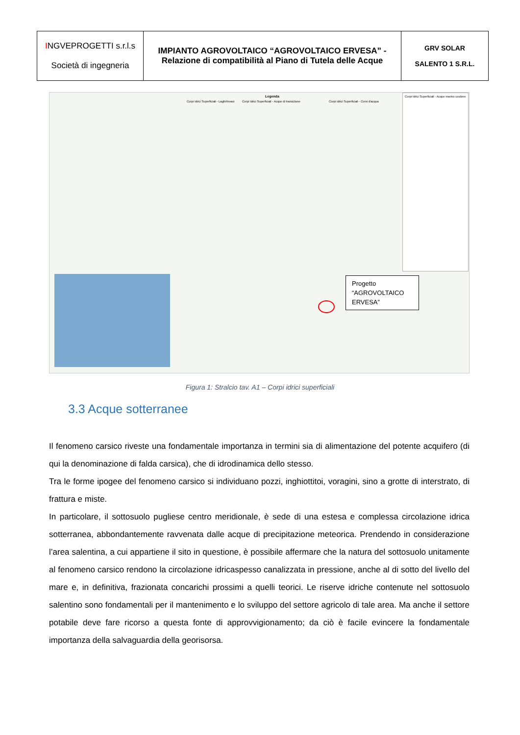| I NGVEPROGETTI s.r.l.s Società di ingegneria | IMPIANTO AGROVOLTAICO “AGROVOLTAICO ERVESA” - Relazione di compatibilità al Piano di Tutela delle Acque | GRV SOLAR SALENTO 1 S.R.L. |
Legenda
Corpi Idrici Superficiali - Laghi/Invasi
Corpi Idrici Superficiali - Acque di transizione
Corpi Idrici Superficiali - Corsi d'acqua
Corpi Idrici Superficiali - Acque marino costiere
Progetto “AGROVOLTAICO ERVESA”
Figura 1: Stralcio tav. A1 – Corpi idrici superficiali
3.3 Acque sotterranee
Il fenomeno carsico riveste una fondamentale importanza in termini sia di alimentazione del potente acquifero (di qui la denominazione di falda carsica), che di idrodinamica dello stesso.
Tra le forme ipogee del fenomeno carsico si individuano pozzi, inghiottitoi, voragini, sino a grotte di interstrato, di frattura e miste.
In particolare, il sottosuolo pugliese centro meridionale, è sede di una estesa e complessa circolazione idrica sotterranea, abbondantemente ravvenata dalle acque di precipitazione meteorica. Prendendo in considerazione l’area salentina, a cui appartiene il sito in questione, è possibile affermare che la natura del sottosuolo unitamente al fenomeno carsico rendono la circolazione idricaspesso canalizzata in pressione, anche al di sotto del livello del mare e, in definitiva, frazionata concarichi prossimi a quelli teorici. Le riserve idriche contenute nel sottosuolo salentino sono fondamentali per il mantenimento e lo sviluppo del settore agricolo di tale area. Ma anche il settore potabile deve fare ricorso a questa fonte di approvvigionamento; da ciò è facile evincere la fondamentale importanza della salvaguardia della georisorsa.